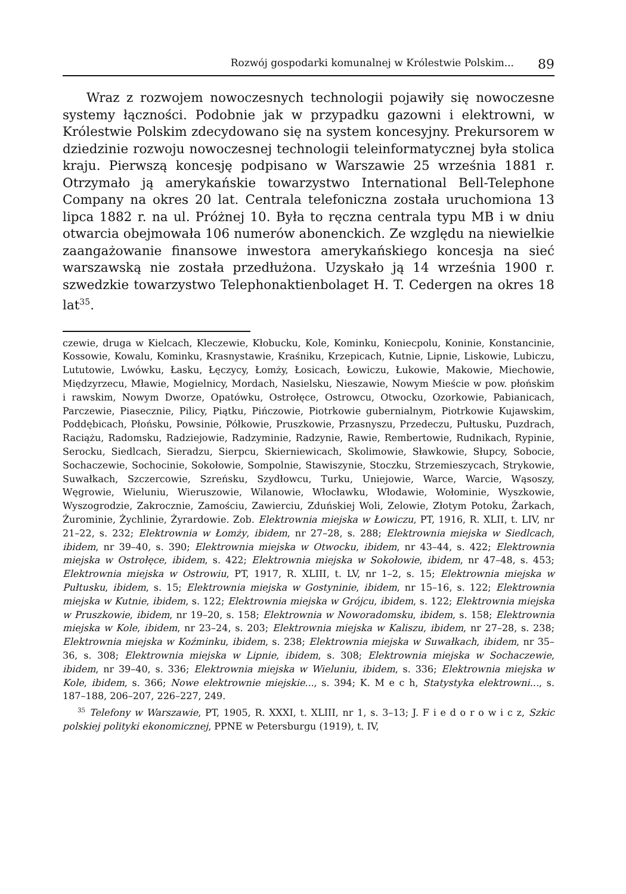Rozwój gospodarki komunalnej w Królestwie Polskim... 89
Wraz z rozwojem nowoczesnych technologii pojawiły się nowoczesne systemy łączności. Podobnie jak w przypadku gazowni i elektrowni, w Królestwie Polskim zdecydowano się na system koncesyjny. Prekursorem w dziedzinie rozwoju nowoczesnej technologii teleinformatycznej była stolica kraju. Pierwszą koncesję podpisano w Warszawie 25 września 1881 r. Otrzymało ją amerykańskie towarzystwo International Bell-Telephone Company na okres 20 lat. Centrala telefoniczna została uruchomiona 13 lipca 1882 r. na ul. Próżnej 10. Była to ręczna centrala typu MB i w dniu otwarcia obejmowała 106 numerów abonenckich. Ze względu na niewielkie zaangażowanie finansowe inwestora amerykańskiego koncesja na sieć warszawską nie została przedłużona. Uzyskało ją 14 września 1900 r. szwedzkie towarzystwo Telephonaktienbolaget H. T. Cedergen na okres 18 lat<sup>35</sup>.
czewie, druga w Kielcach, Kleczewie, Kłobucku, Kole, Kominku, Koniecpolu, Koninie, Konstancinie, Kossowie, Kowalu, Kominku, Krasnystawie, Kraśniku, Krzepicach, Kutnie, Lipnie, Liskowie, Lubiczu, Lututowie, Lwówku, Łasku, Łęczycy, Łomży, Łosicach, Łowiczu, Łukowie, Makowie, Miechowie, Międzyrzecu, Mławie, Mogielnicy, Mordach, Nasielsku, Nieszawie, Nowym Mieście w pow. płońskim i rawskim, Nowym Dworze, Opatówku, Ostrołęce, Ostrowcu, Otwocku, Ozorkowie, Pabianicach, Parczewie, Piasecznie, Pilicy, Piątku, Pińczowie, Piotrkowie gubernialnym, Piotrkowie Kujawskim, Poddębicach, Płońsku, Powsinie, Półkowie, Pruszkowie, Przasnyszu, Przedeczu, Pułtusku, Puzdrach, Raciążu, Radomsku, Radziejowie, Radzyminie, Radzynie, Rawie, Rembertowie, Rudnikach, Rypinie, Serocku, Siedlcach, Sieradzu, Sierpcu, Skierniewicach, Skolimowie, Sławkowie, Słupcy, Sobocie, Sochaczewie, Sochocinie, Sokołowie, Sompolnie, Stawiszynie, Stoczku, Strzemieszycach, Strykowie, Suwałkach, Szczercowie, Szreńsku, Szydłowcu, Turku, Uniejowie, Warce, Warcie, Wąsoszy, Węgrowie, Wieluniu, Wieruszowie, Wilanowie, Włocławku, Włodawie, Wołominie, Wyszkowie, Wyszogrodzie, Zakrocznie, Zamościu, Zawierciu, Zduńskiej Woli, Zelowie, Złotym Potoku, Żarkach, Żurominie, Żychlinie, Żyrardowie. Zob. Elektrownia miejska w Łowiczu, PT, 1916, R. XLII, t. LIV, nr 21–22, s. 232; Elektrownia w Łomży, ibidem, nr 27–28, s. 288; Elektrownia miejska w Siedlcach, ibidem, nr 39–40, s. 390; Elektrownia miejska w Otwocku, ibidem, nr 43–44, s. 422; Elektrownia miejska w Ostrołęce, ibidem, s. 422; Elektrownia miejska w Sokołowie, ibidem, nr 47–48, s. 453; Elektrownia miejska w Ostrowiu, PT, 1917, R. XLIII, t. LV, nr 1–2, s. 15; Elektrownia miejska w Pułtusku, ibidem, s. 15; Elektrownia miejska w Gostyninie, ibidem, nr 15–16, s. 122; Elektrownia miejska w Kutnie, ibidem, s. 122; Elektrownia miejska w Grójcu, ibidem, s. 122; Elektrownia miejska w Pruszkowie, ibidem, nr 19–20, s. 158; Elektrownia w Noworadomsku, ibidem, s. 158; Elektrownia miejska w Kole, ibidem, nr 23–24, s. 203; Elektrownia miejska w Kaliszu, ibidem, nr 27–28, s. 238; Elektrownia miejska w Koźminku, ibidem, s. 238; Elektrownia miejska w Suwałkach, ibidem, nr 35–36, s. 308; Elektrownia miejska w Lipnie, ibidem, s. 308; Elektrownia miejska w Sochaczewie, ibidem, nr 39–40, s. 336; Elektrownia miejska w Wieluniu, ibidem, s. 336; Elektrownia miejska w Kole, ibidem, s. 366; Nowe elektrownie miejskie..., s. 394; K. M e c h, Statystyka elektrowni..., s. 187–188, 206–207, 226–227, 249.
<sup>35</sup> Telefony w Warszawie, PT, 1905, R. XXXI, t. XLIII, nr 1, s. 3–13; J. F i e d o r o w i c z, Szkic polskiej polityki ekonomicznej, PPNE w Petersburgu (1919), t. IV,